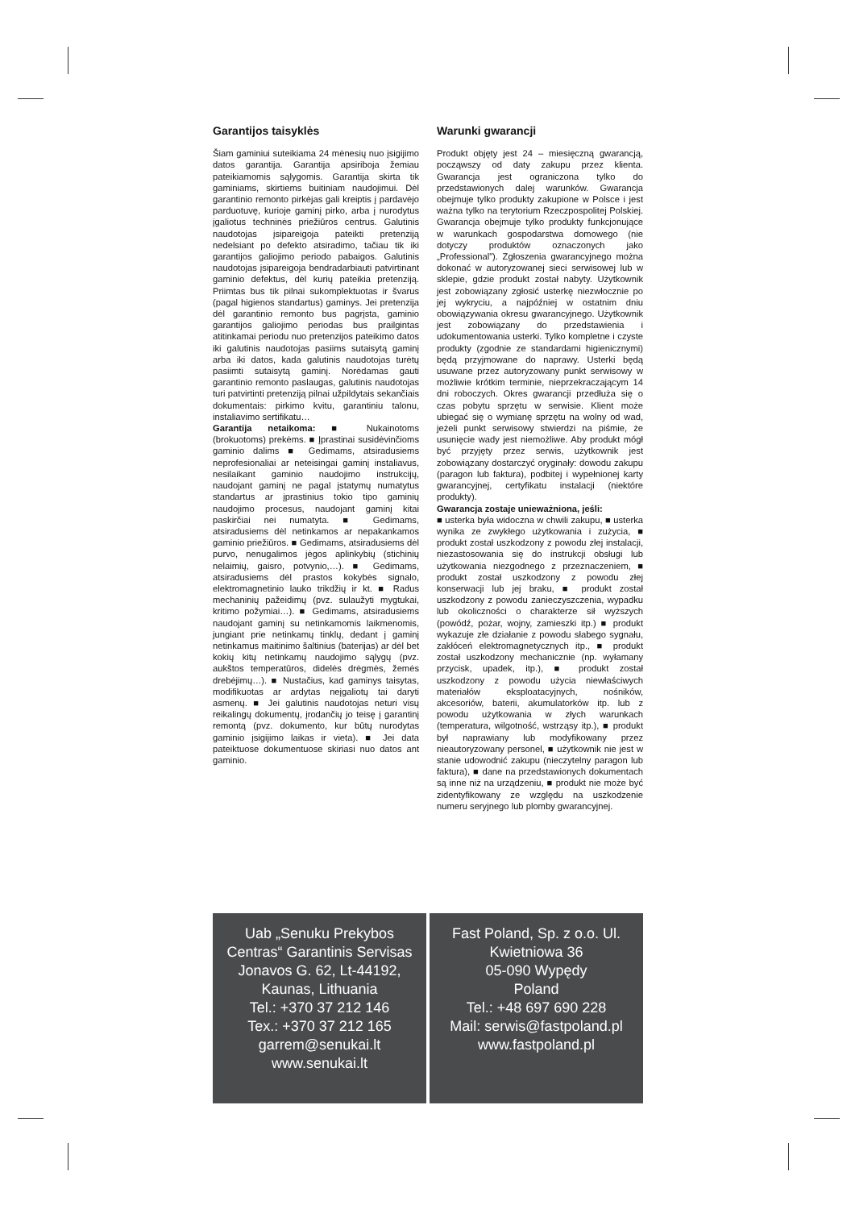Garantijos taisyklės
Šiam gaminiui suteikiama 24 mėnesių nuo įsigijimo datos garantija. Garantija apsiriboja žemiau pateikiamomis sąlygomis. Garantija skirta tik gaminiams, skirtiems buitiniam naudojimui. Dėl garantinio remonto pirkėjas gali kreiptis į pardavėjo parduotuvę, kurioje gaminį pirko, arba į nurodytus įgaliotus techninės priežiūros centrus. Galutinis naudotojas įsipareigoja pateikti pretenziją nedelsiant po defekto atsiradimo, tačiau tik iki garantijos galiojimo periodo pabaigos. Galutinis naudotojas įsipareigoja bendradarbiauti patvirtinant gaminio defektus, dėl kurių pateikia pretenziją. Priimtas bus tik pilnai sukomplektuotas ir švarus (pagal higienos standartus) gaminys. Jei pretenzija dėl garantinio remonto bus pagrįsta, gaminio garantijos galiojimo periodas bus prailgintas atitinkamai periodu nuo pretenzijos pateikimo datos iki galutinis naudotojas pasiims sutaisytą gaminį arba iki datos, kada galutinis naudotojas turėtų pasiimti sutaisytą gaminį. Norėdamas gauti garantinio remonto paslaugas, galutinis naudotojas turi patvirtinti pretenziją pilnai užpildytais sekančiais dokumentais: pirkimo kvitu, garantiniu talonu, instaliavimo sertifikatu…
Garantija netaikoma: ■ Nukainotoms (brokuotoms) prekėms. ■ Įprastinai susidėvinčioms gaminio dalims ■ Gedimams, atsiradusiems neprofesionaliai ar neteisingai gaminį instaliavus, nesilaikant gaminio naudojimo instrukcijų, naudojant gaminį ne pagal įstatymų numatytus standartus ar įprastinius tokio tipo gaminių naudojimo procesus, naudojant gaminį kitai paskirčiai nei numatyta. ■ Gedimams, atsiradusiems dėl netinkamos ar nepakankamos gaminio priežiūros. ■ Gedimams, atsiradusiems dėl purvo, nenugalimos jėgos aplinkybių (stichinių nelaimių, gaisro, potvynio,…). ■ Gedimams, atsiradusiems dėl prastos kokybės signalo, elektromagnetinio lauko trikdžių ir kt. ■ Radus mechaninių pažeidimų (pvz. sulaužyti mygtukai, kritimo požymiai…). ■ Gedimams, atsiradusiems naudojant gaminį su netinkamomis laikmenomis, jungiant prie netinkamų tinklų, dedant į gaminį netinkamus maitinimo šaltinius (baterijas) ar dėl bet kokių kitų netinkamų naudojimo sąlygų (pvz. aukštos temperatūros, didelės drėgmės, žemės drebėjimų…). ■ Nustačius, kad gaminys taisytas, modifikuotas ar ardytas neįgaliotų tai daryti asmenų. ■ Jei galutinis naudotojas neturi visų reikalingų dokumentų, įrodančių jo teisę į garantinį remontą (pvz. dokumento, kur būtų nurodytas gaminio įsigijimo laikas ir vieta). ■ Jei data pateiktuose dokumentuose skiriasi nuo datos ant gaminio.
Warunki gwarancji
Produkt objęty jest 24 – miesięczną gwarancją, począwszy od daty zakupu przez klienta. Gwarancja jest ograniczona tylko do przedstawionych dalej warunków. Gwarancja obejmuje tylko produkty zakupione w Polsce i jest ważna tylko na terytorium Rzeczpospolitej Polskiej. Gwarancja obejmuje tylko produkty funkcjonujące w warunkach gospodarstwa domowego (nie dotyczy produktów oznaczonych jako „Professional”). Zgłoszenia gwarancyjnego można dokonać w autoryzowanej sieci serwisowej lub w sklepie, gdzie produkt został nabyty. Użytkownik jest zobowiązany zgłosić usterkę niezwłocznie po jej wykryciu, a najpóźniej w ostatnim dniu obowiązywania okresu gwarancyjnego. Użytkownik jest zobowiązany do przedstawienia i udokumentowania usterki. Tylko kompletne i czyste produkty (zgodnie ze standardami higienicznymi) będą przyjmowane do naprawy. Usterki będą usuwane przez autoryzowany punkt serwisowy w możliwie krótkim terminie, nieprzekraczającym 14 dni roboczych. Okres gwarancji przedłuża się o czas pobytu sprzętu w serwisie. Klient może ubiegać się o wymianę sprzętu na wolny od wad, jeżeli punkt serwisowy stwierdzi na piśmie, że usunięcie wady jest niemożliwe. Aby produkt mógł być przyjęty przez serwis, użytkownik jest zobowiązany dostarczyć oryginały: dowodu zakupu (paragon lub faktura), podbitej i wypełnionej karty gwarancyjnej, certyfikatu instalacji (niektóre produkty).
Gwarancja zostaje unieważniona, jeśli:
■ usterka była widoczna w chwili zakupu, ■ usterka wynika ze zwykłego użytkowania i zużycia, ■ produkt został uszkodzony z powodu złej instalacji, niezastosowania się do instrukcji obsługi lub użytkowania niezgodnego z przeznaczeniem, ■ produkt został uszkodzony z powodu złej konserwacji lub jej braku, ■ produkt został uszkodzony z powodu zanieczyszczenia, wypadku lub okoliczności o charakterze sił wyższych (powódź, pożar, wojny, zamieszki itp.) ■ produkt wykazuje złe działanie z powodu słabego sygnału, zakłóceń elektromagnetycznych itp., ■ produkt został uszkodzony mechanicznie (np. wyłamany przycisk, upadek, itp.), ■ produkt został uszkodzony z powodu użycia niewłaściwych materiałów eksploatacyjnych, nośników, akcesoriów, baterii, akumulatorków itp. lub z powodu użytkowania w złych warunkach (temperatura, wilgotność, wstrząsy itp.), ■ produkt był naprawiany lub modyfikowany przez nieautoryzowany personel, ■ użytkownik nie jest w stanie udowodnić zakupu (nieczytelny paragon lub faktura), ■ dane na przedstawionych dokumentach są inne niż na urządzeniu, ■ produkt nie może być zidentyfikowany ze względu na uszkodzenie numeru seryjnego lub plomby gwarancyjnej.
Uab „Senuku Prekybos Centras“ Garantinis Servisas
Jonavos G. 62, Lt-44192,
Kaunas, Lithuania
Tel.: +370 37 212 146
Tex.: +370 37 212 165
garrem@senukai.lt
www.senukai.lt
Fast Poland, Sp. z o.o. Ul.
Kwietniowa 36
05-090 Wypędy
Poland
Tel.: +48 697 690 228
Mail: serwis@fastpoland.pl
www.fastpoland.pl